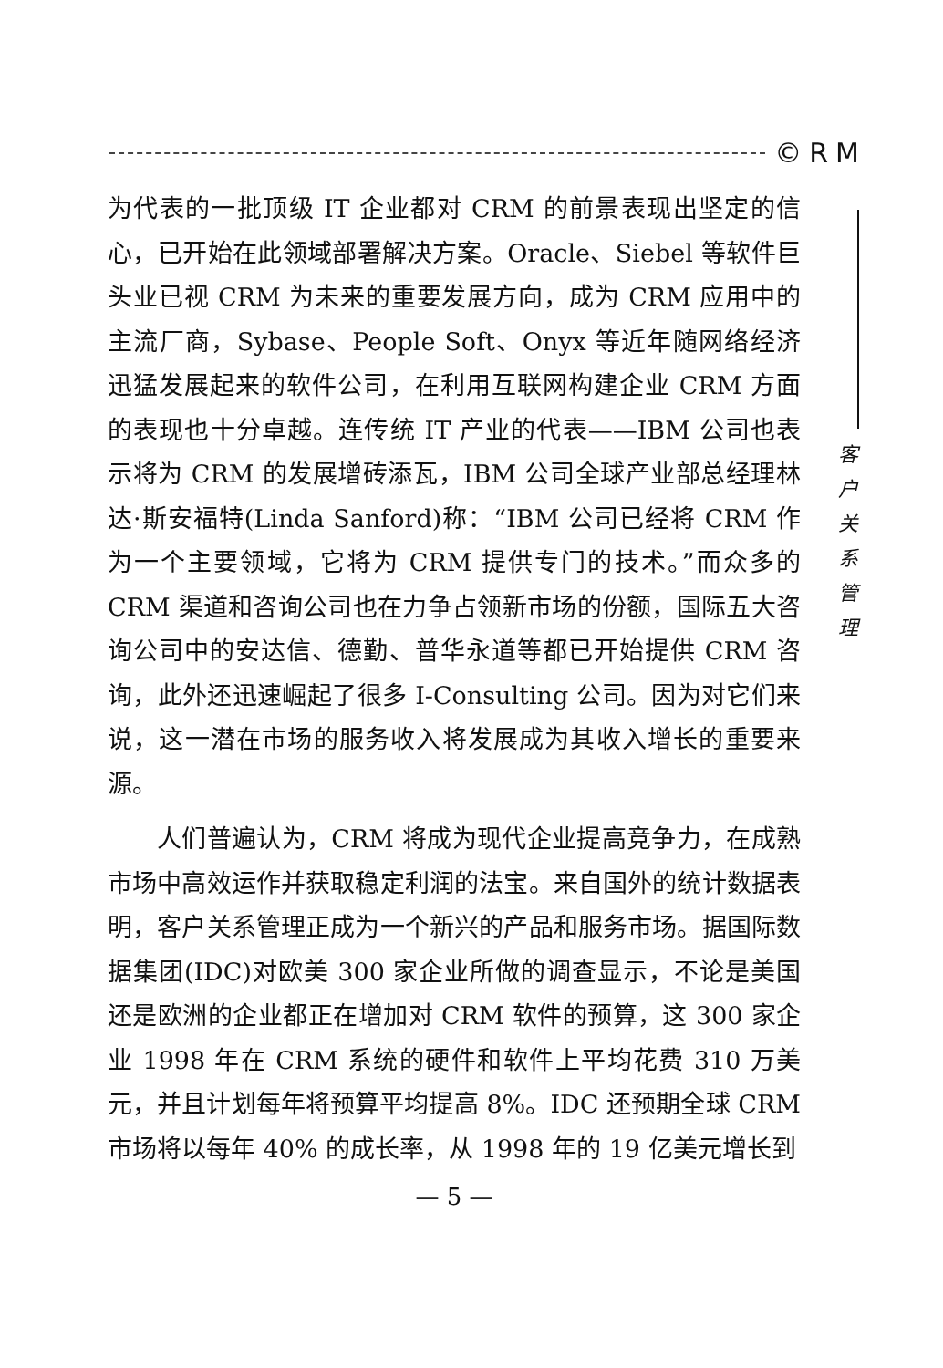©RM
客
户
关
系
管
理
为代表的一批顶级 IT 企业都对 CRM 的前景表现出坚定的信心，已开始在此领域部署解决方案。Oracle、Siebel 等软件巨头业已视 CRM 为未来的重要发展方向，成为 CRM 应用中的主流厂商，Sybase、People Soft、Onyx 等近年随网络经济迅猛发展起来的软件公司，在利用互联网构建企业 CRM 方面的表现也十分卓越。连传统 IT 产业的代表——IBM 公司也表示将为 CRM 的发展增砖添瓦，IBM 公司全球产业部总经理林达·斯安福特(Linda Sanford)称：“IBM 公司已经将 CRM 作为一个主要领域，它将为 CRM 提供专门的技术。”而众多的 CRM 渠道和咨询公司也在力争占领新市场的份额，国际五大咨询公司中的安达信、德勤、普华永道等都已开始提供 CRM 咨询，此外还迅速崛起了很多 I-Consulting 公司。因为对它们来说，这一潜在市场的服务收入将发展成为其收入增长的重要来源。
人们普遍认为，CRM 将成为现代企业提高竞争力，在成熟市场中高效运作并获取稳定利润的法宝。来自国外的统计数据表明，客户关系管理正成为一个新兴的产品和服务市场。据国际数据集团(IDC)对欧美 300 家企业所做的调查显示，不论是美国还是欧洲的企业都正在增加对 CRM 软件的预算，这 300 家企业 1998 年在 CRM 系统的硬件和软件上平均花费 310 万美元，并且计划每年将预算平均提高 8%。IDC 还预期全球 CRM 市场将以每年 40% 的成长率，从 1998 年的 19 亿美元增长到
— 5 —